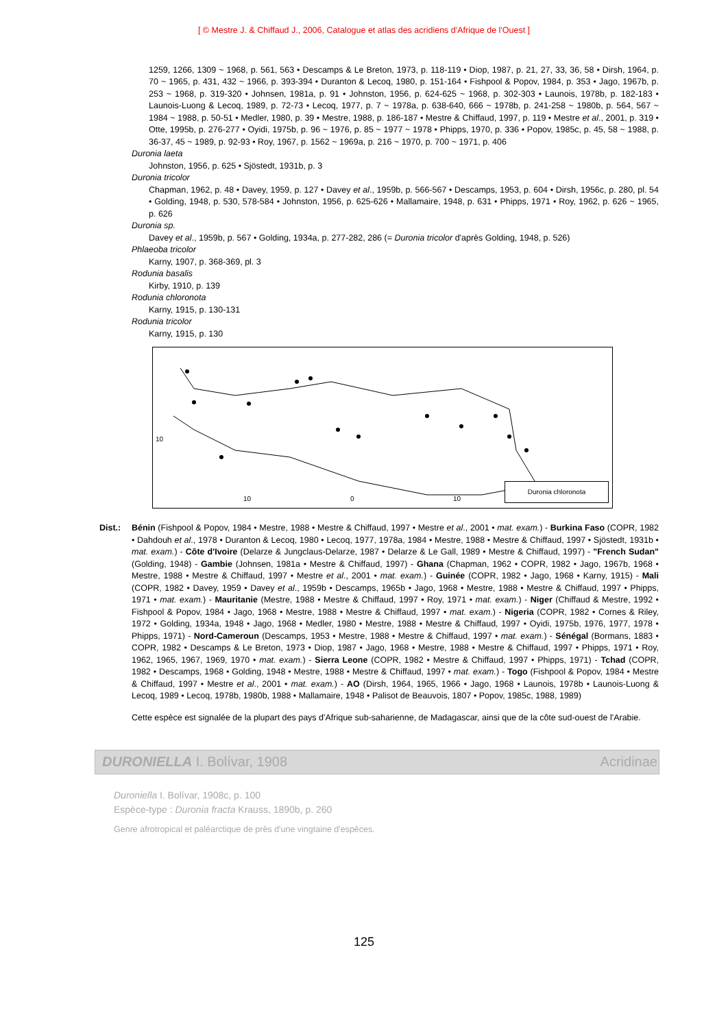[ © Mestre J. & Chiffaud J., 2006, Catalogue et atlas des acridiens d'Afrique de l'Ouest ]
1259, 1266, 1309 ~ 1968, p. 561, 563 • Descamps & Le Breton, 1973, p. 118-119 • Diop, 1987, p. 21, 27, 33, 36, 58 • Dirsh, 1964, p. 70 ~ 1965, p. 431, 432 ~ 1966, p. 393-394 • Duranton & Lecoq, 1980, p. 151-164 • Fishpool & Popov, 1984, p. 353 • Jago, 1967b, p. 253 ~ 1968, p. 319-320 • Johnsen, 1981a, p. 91 • Johnston, 1956, p. 624-625 ~ 1968, p. 302-303 • Launois, 1978b, p. 182-183 • Launois-Luong & Lecoq, 1989, p. 72-73 • Lecoq, 1977, p. 7 ~ 1978a, p. 638-640, 666 ~ 1978b, p. 241-258 ~ 1980b, p. 564, 567 ~ 1984 ~ 1988, p. 50-51 • Medler, 1980, p. 39 • Mestre, 1988, p. 186-187 • Mestre & Chiffaud, 1997, p. 119 • Mestre et al., 2001, p. 319 • Otte, 1995b, p. 276-277 • Oyidi, 1975b, p. 96 ~ 1976, p. 85 ~ 1977 ~ 1978 • Phipps, 1970, p. 336 • Popov, 1985c, p. 45, 58 ~ 1988, p. 36-37, 45 ~ 1989, p. 92-93 • Roy, 1967, p. 1562 ~ 1969a, p. 216 ~ 1970, p. 700 ~ 1971, p. 406
Duronia laeta
Johnston, 1956, p. 625 • Sjöstedt, 1931b, p. 3
Duronia tricolor
Chapman, 1962, p. 48 • Davey, 1959, p. 127 • Davey et al., 1959b, p. 566-567 • Descamps, 1953, p. 604 • Dirsh, 1956c, p. 280, pl. 54 • Golding, 1948, p. 530, 578-584 • Johnston, 1956, p. 625-626 • Mallamaire, 1948, p. 631 • Phipps, 1971 • Roy, 1962, p. 626 ~ 1965, p. 626
Duronia sp.
Davey et al., 1959b, p. 567 • Golding, 1934a, p. 277-282, 286 (= Duronia tricolor d'après Golding, 1948, p. 526)
Phlaeoba tricolor
Karny, 1907, p. 368-369, pl. 3
Rodunia basalis
Kirby, 1910, p. 139
Rodunia chloronota
Karny, 1915, p. 130-131
Rodunia tricolor
Karny, 1915, p. 130
10
10
0
10
Duronia chloronota
Dist.: Bénin (Fishpool & Popov, 1984 • Mestre, 1988 • Mestre & Chiffaud, 1997 • Mestre et al., 2001 • mat. exam.) - Burkina Faso (COPR, 1982 • Dahdouh et al., 1978 • Duranton & Lecoq, 1980 • Lecoq, 1977, 1978a, 1984 • Mestre, 1988 • Mestre & Chiffaud, 1997 • Sjöstedt, 1931b • mat. exam.) - Côte d'Ivoire (Delarze & Jungclaus-Delarze, 1987 • Delarze & Le Gall, 1989 • Mestre & Chiffaud, 1997) - "French Sudan" (Golding, 1948) - Gambie (Johnsen, 1981a • Mestre & Chiffaud, 1997) - Ghana (Chapman, 1962 • COPR, 1982 • Jago, 1967b, 1968 • Mestre, 1988 • Mestre & Chiffaud, 1997 • Mestre et al., 2001 • mat. exam.) - Guinée (COPR, 1982 • Jago, 1968 • Karny, 1915) - Mali (COPR, 1982 • Davey, 1959 • Davey et al., 1959b • Descamps, 1965b • Jago, 1968 • Mestre, 1988 • Mestre & Chiffaud, 1997 • Phipps, 1971 • mat. exam.) - Mauritanie (Mestre, 1988 • Mestre & Chiffaud, 1997 • Roy, 1971 • mat. exam.) - Niger (Chiffaud & Mestre, 1992 • Fishpool & Popov, 1984 • Jago, 1968 • Mestre, 1988 • Mestre & Chiffaud, 1997 • mat. exam.) - Nigeria (COPR, 1982 • Cornes & Riley, 1972 • Golding, 1934a, 1948 • Jago, 1968 • Medler, 1980 • Mestre, 1988 • Mestre & Chiffaud, 1997 • Oyidi, 1975b, 1976, 1977, 1978 • Phipps, 1971) - Nord-Cameroun (Descamps, 1953 • Mestre, 1988 • Mestre & Chiffaud, 1997 • mat. exam.) - Sénégal (Bormans, 1883 • COPR, 1982 • Descamps & Le Breton, 1973 • Diop, 1987 • Jago, 1968 • Mestre, 1988 • Mestre & Chiffaud, 1997 • Phipps, 1971 • Roy, 1962, 1965, 1967, 1969, 1970 • mat. exam.) - Sierra Leone (COPR, 1982 • Mestre & Chiffaud, 1997 • Phipps, 1971) - Tchad (COPR, 1982 • Descamps, 1968 • Golding, 1948 • Mestre, 1988 • Mestre & Chiffaud, 1997 • mat. exam.) - Togo (Fishpool & Popov, 1984 • Mestre & Chiffaud, 1997 • Mestre et al., 2001 • mat. exam.) - AO (Dirsh, 1964, 1965, 1966 • Jago, 1968 • Launois, 1978b • Launois-Luong & Lecoq, 1989 • Lecoq, 1978b, 1980b, 1988 • Mallamaire, 1948 • Palisot de Beauvois, 1807 • Popov, 1985c, 1988, 1989)
Cette espèce est signalée de la plupart des pays d'Afrique sub-saharienne, de Madagascar, ainsi que de la côte sud-ouest de l'Arabie.
DURONIELLA I. Bolívar, 1908 Acridinae
Duroniella I. Bolívar, 1908c, p. 100
Espèce-type : Duronia fracta Krauss, 1890b, p. 260
Genre afrotropical et paléarctique de près d'une vingtaine d'espèces.
125